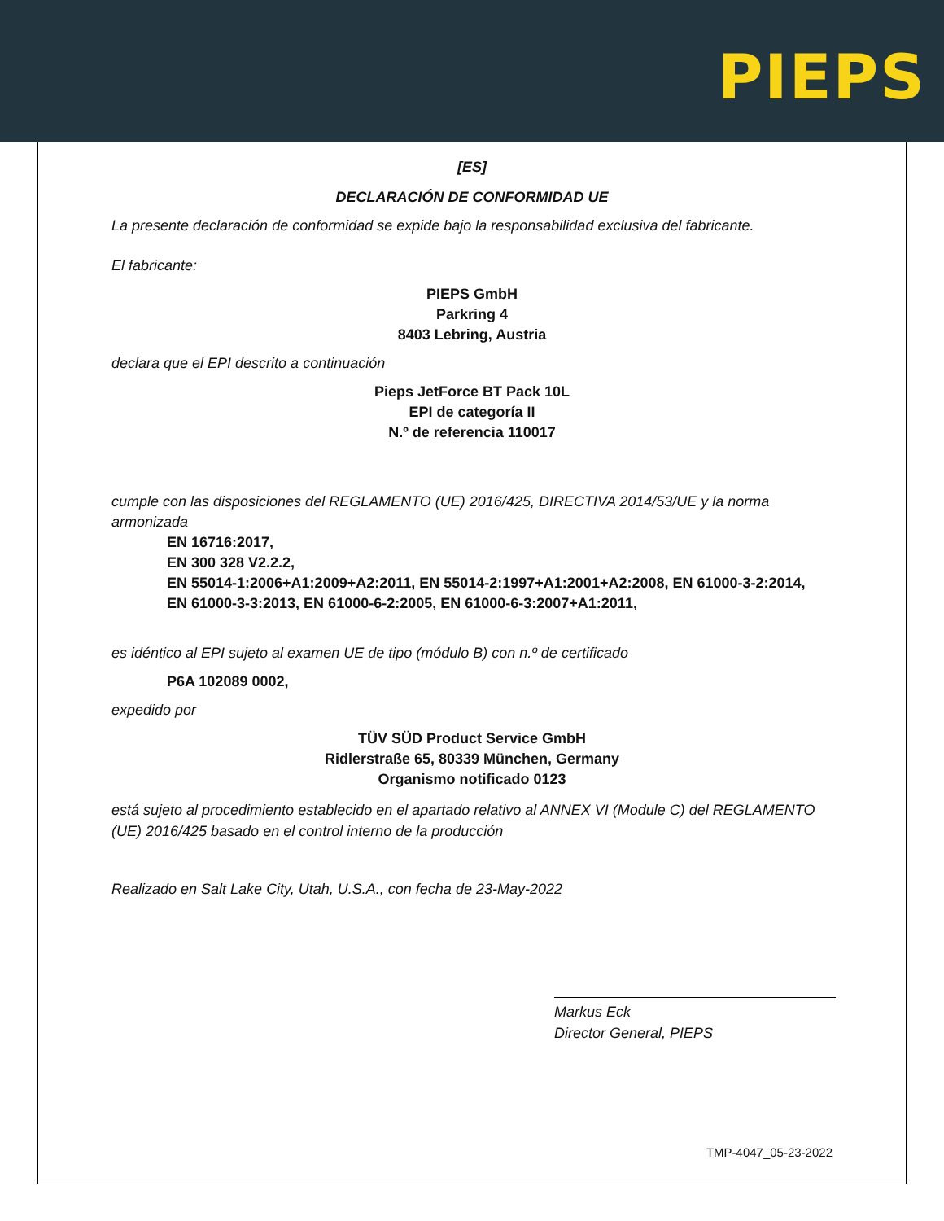PIEPS
[ES]
DECLARACIÓN DE CONFORMIDAD UE
La presente declaración de conformidad se expide bajo la responsabilidad exclusiva del fabricante.
El fabricante:
PIEPS GmbH
Parkring 4
8403 Lebring, Austria
declara que el EPI descrito a continuación
Pieps JetForce BT Pack 10L
EPI de categoría II
N.º de referencia 110017
cumple con las disposiciones del REGLAMENTO (UE) 2016/425, DIRECTIVA 2014/53/UE y la norma armonizada
EN 16716:2017,
EN 300 328 V2.2.2,
EN 55014-1:2006+A1:2009+A2:2011, EN 55014-2:1997+A1:2001+A2:2008, EN 61000-3-2:2014,
EN 61000-3-3:2013, EN 61000-6-2:2005, EN 61000-6-3:2007+A1:2011,
es idéntico al EPI sujeto al examen UE de tipo (módulo B) con n.º de certificado
P6A 102089 0002,
expedido por
TÜV SÜD Product Service GmbH
Ridlerstraße 65, 80339 München, Germany
Organismo notificado 0123
está sujeto al procedimiento establecido en el apartado relativo al ANNEX VI (Module C) del REGLAMENTO (UE) 2016/425 basado en el control interno de la producción
Realizado en Salt Lake City, Utah, U.S.A., con fecha de 23-May-2022
Markus Eck
Director General, PIEPS
TMP-4047_05-23-2022